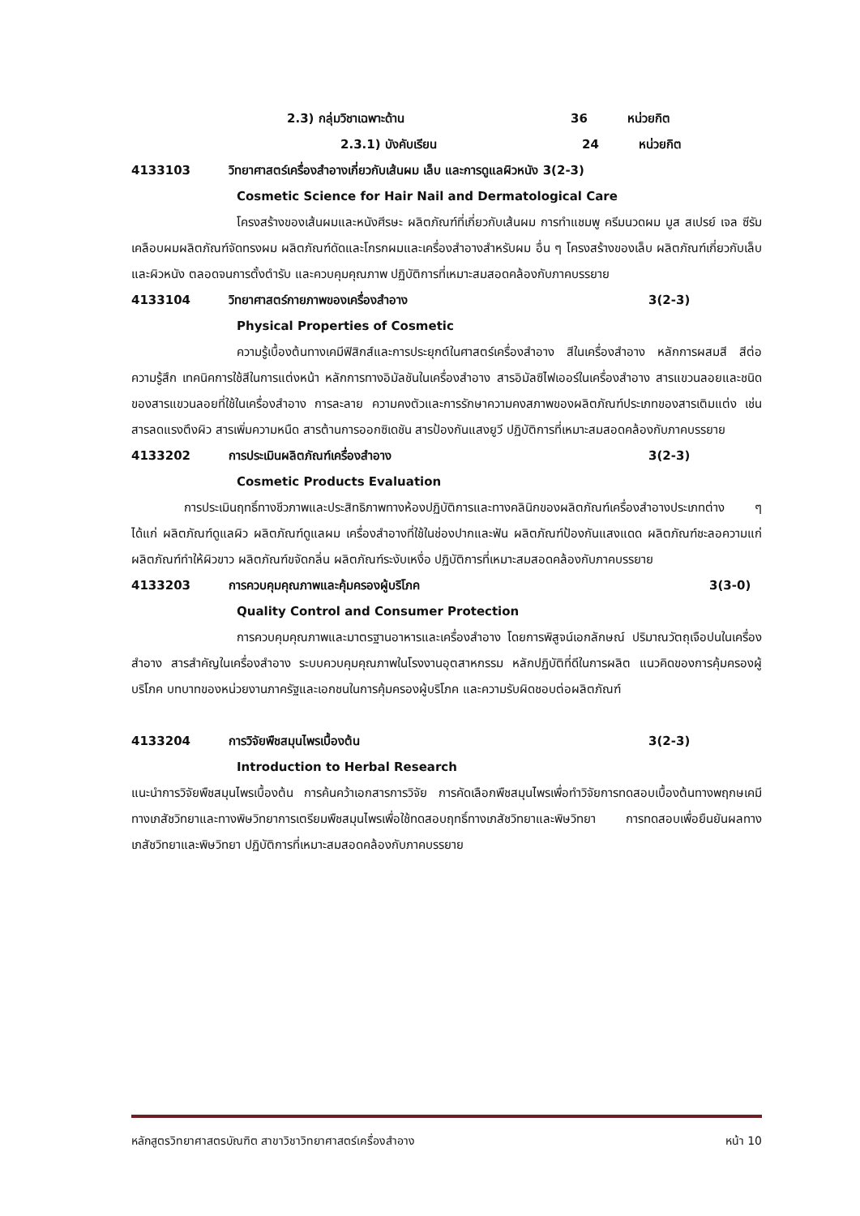2.3) กลุ่มวิชาเฉพาะด้าน 36 หน่วยกิต
2.3.1) บังคับเรียน 24 หน่วยกิต
4133103 วิทยาศาสตร์เครื่องสำอางเกี่ยวกับเส้นผม เล็บ และการดูแลผิวหนัง 3(2-3)
Cosmetic Science for Hair Nail and Dermatological Care
โครงสร้างของเส้นผมและหนังศีรษะ ผลิตภัณฑ์ที่เกี่ยวกับเส้นผม การทำแชมพู ครีมนวดผม มูส สเปรย์ เจล ซีรัมเคลือบผมผลิตภัณฑ์จัดทรงผม ผลิตภัณฑ์ดัดและโกรกผมและเครื่องสำอางสำหรับผม อื่น ๆ โครงสร้างของเล็บ ผลิตภัณฑ์เกี่ยวกับเล็บและผิวหนัง ตลอดจนการตั้งตำรับ และควบคุมคุณภาพ ปฏิบัติการที่เหมาะสมสอดคล้องกับภาคบรรยาย
4133104 วิทยาศาสตร์กายภาพของเครื่องสำอาง 3(2-3)
Physical Properties of Cosmetic
ความรู้เบื้องต้นทางเคมีฟิสิกส์และการประยุกต์ในศาสตร์เครื่องสำอาง สีในเครื่องสำอาง หลักการผสมสี สีต่อความรู้สึก เทคนิคการใช้สีในการแต่งหน้า หลักการทางอิมัลชันในเครื่องสำอาง สารอิมัลซิไฟเออร์ในเครื่องสำอาง สารแขวนลอยและชนิดของสารแขวนลอยที่ใช้ในเครื่องสำอาง การละลาย ความคงตัวและการรักษาความคงสภาพของผลิตภัณฑ์ประเภทของสารเติมแต่ง เช่น สารลดแรงตึงผิว สารเพิ่มความหนืด สารต้านการออกซิเดชัน สารป้องกันแสงยูวี ปฏิบัติการที่เหมาะสมสอดคล้องกับภาคบรรยาย
4133202 การประเมินผลิตภัณฑ์เครื่องสำอาง 3(2-3)
Cosmetic Products Evaluation
การประเมินฤทธิ์ทางชีวภาพและประสิทธิภาพทางห้องปฏิบัติการและทางคลินิกของผลิตภัณฑ์เครื่องสำอางประเภทต่าง ๆ ได้แก่ ผลิตภัณฑ์ดูแลผิว ผลิตภัณฑ์ดูแลผม เครื่องสำอางที่ใช้ในช่องปากและฟัน ผลิตภัณฑ์ป้องกันแสงแดด ผลิตภัณฑ์ชะลอความแก่ ผลิตภัณฑ์ทำให้ผิวขาว ผลิตภัณฑ์ขจัดกลิ่น ผลิตภัณฑ์ระงับเหงื่อ ปฏิบัติการที่เหมาะสมสอดคล้องกับภาคบรรยาย
4133203 การควบคุมคุณภาพและคุ้มครองผู้บริโภค 3(3-0)
Quality Control and Consumer Protection
การควบคุมคุณภาพและมาตรฐานอาหารและเครื่องสำอาง โดยการพิสูจน์เอกลักษณ์ ปริมาณวัตถุเจือปนในเครื่องสำอาง สารสำคัญในเครื่องสำอาง ระบบควบคุมคุณภาพในโรงงานอุตสาหกรรม หลักปฏิบัติที่ดีในการผลิต แนวคิดของการคุ้มครองผู้บริโภค บทบาทของหน่วยงานภาครัฐและเอกชนในการคุ้มครองผู้บริโภค และความรับผิดชอบต่อผลิตภัณฑ์
4133204 การวิจัยพืชสมุนไพรเบื้องต้น 3(2-3)
Introduction to Herbal Research
แนะนำการวิจัยพืชสมุนไพรเบื้องต้น การค้นคว้าเอกสารการวิจัย การคัดเลือกพืชสมุนไพรเพื่อทำวิจัยการทดสอบเบื้องต้นทางพฤกษเคมี ทางเภสัชวิทยาและทางพิษวิทยาการเตรียมพืชสมุนไพรเพื่อใช้ทดสอบฤทธิ์ทางเภสัชวิทยาและพิษวิทยา การทดสอบเพื่อยืนยันผลทางเภสัชวิทยาและพิษวิทยา ปฏิบัติการที่เหมาะสมสอดคล้องกับภาคบรรยาย
หลักสูตรวิทยาศาสตรบัณฑิต สาขาวิชาวิทยาศาสตร์เครื่องสำอาง หน้า 10